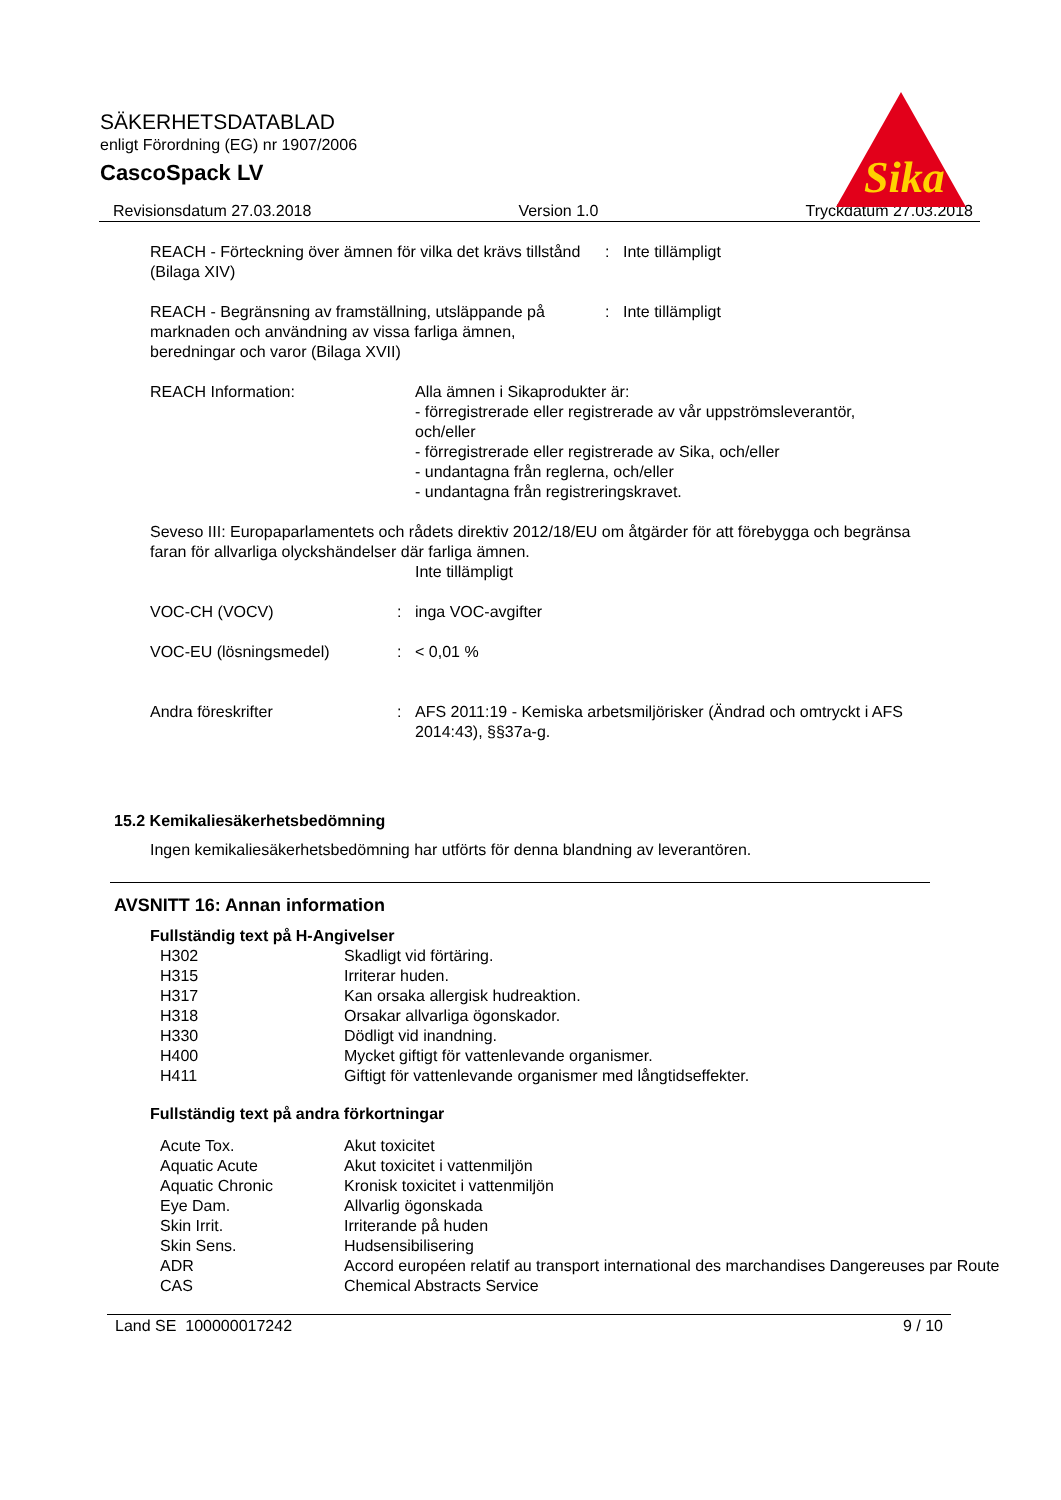SÄKERHETSDATABLAD
enligt Förordning (EG) nr 1907/2006
CascoSpack LV
Sika
Revisionsdatum 27.03.2018 Version 1.0 Tryckdatum 27.03.2018
REACH - Förteckning över ämnen för vilka det krävs tillstånd (Bilaga XIV)
: Inte tillämpligt
REACH - Begränsning av framställning, utsläppande på marknaden och användning av vissa farliga ämnen, beredningar och varor (Bilaga XVII)
: Inte tillämpligt
REACH Information: Alla ämnen i Sikaprodukter är:
- förregistrerade eller registrerade av vår uppströmsleverantör, och/eller
- förregistrerade eller registrerade av Sika, och/eller
- undantagna från reglerna, och/eller
- undantagna från registreringskravet.
Seveso III: Europaparlamentets och rådets direktiv 2012/18/EU om åtgärder för att förebygga och begränsa faran för allvarliga olyckshändelser där farliga ämnen.
Inte tillämpligt
VOC-CH (VOCV) : inga VOC-avgifter
VOC-EU (lösningsmedel) : < 0,01 %
Andra föreskrifter : AFS 2011:19 - Kemiska arbetsmiljörisker (Ändrad och omtryckt i AFS 2014:43), §§37a-g.
15.2 Kemikaliesäkerhetsbedömning
Ingen kemikaliesäkerhetsbedömning har utförts för denna blandning av leverantören.
AVSNITT 16: Annan information
Fullständig text på H-Angivelser
| H302 | Skadligt vid förtäring. |
| H315 | Irriterar huden. |
| H317 | Kan orsaka allergisk hudreaktion. |
| H318 | Orsakar allvarliga ögonskador. |
| H330 | Dödligt vid inandning. |
| H400 | Mycket giftigt för vattenlevande organismer. |
| H411 | Giftigt för vattenlevande organismer med långtidseffekter. |
Fullständig text på andra förkortningar
| Acute Tox. | Akut toxicitet |
| Aquatic Acute | Akut toxicitet i vattenmiljön |
| Aquatic Chronic | Kronisk toxicitet i vattenmiljön |
| Eye Dam. | Allvarlig ögonskada |
| Skin Irrit. | Irriterande på huden |
| Skin Sens. | Hudsensibilisering |
| ADR | Accord européen relatif au transport international des marchandises Dangereuses par Route |
| CAS | Chemical Abstracts Service |
Land SE 100000017242 9 / 10